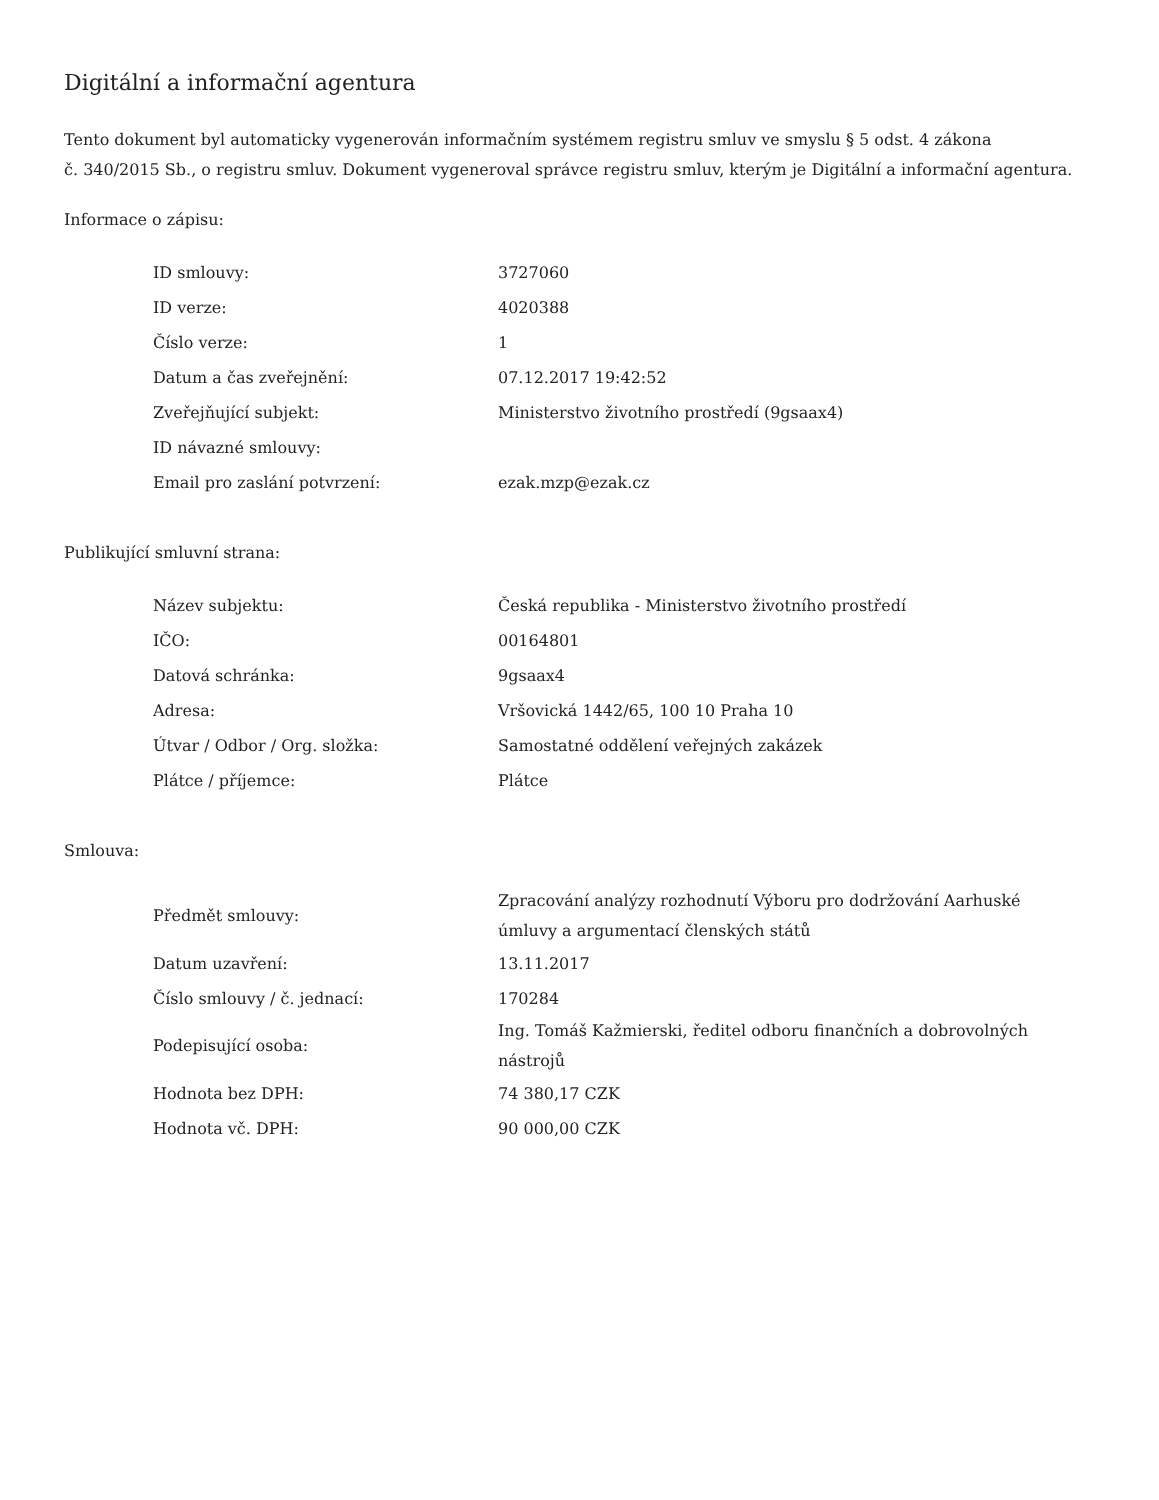Digitální a informační agentura
Tento dokument byl automaticky vygenerován informačním systémem registru smluv ve smyslu § 5 odst. 4 zákona
č. 340/2015 Sb., o registru smluv. Dokument vygeneroval správce registru smluv, kterým je Digitální a informační agentura.
Informace o zápisu:
| ID smlouvy: | 3727060 |
| ID verze: | 4020388 |
| Číslo verze: | 1 |
| Datum a čas zveřejnění: | 07.12.2017 19:42:52 |
| Zveřejňující subjekt: | Ministerstvo životního prostředí (9gsaax4) |
| ID návazné smlouvy: | |
| Email pro zaslání potvrzení: | ezak.mzp@ezak.cz |
Publikující smluvní strana:
| Název subjektu: | Česká republika - Ministerstvo životního prostředí |
| IČO: | 00164801 |
| Datová schránka: | 9gsaax4 |
| Adresa: | Vršovická 1442/65, 100 10 Praha 10 |
| Útvar / Odbor / Org. složka: | Samostatné oddělení veřejných zakázek |
| Plátce / příjemce: | Plátce |
Smlouva:
| Předmět smlouvy: | Zpracování analýzy rozhodnutí Výboru pro dodržování Aarhuské úmluvy a argumentací členských států |
| Datum uzavření: | 13.11.2017 |
| Číslo smlouvy / č. jednací: | 170284 |
| Podepisující osoba: | Ing. Tomáš Kažmierski, ředitel odboru finančních a dobrovolných nástrojů |
| Hodnota bez DPH: | 74 380,17 CZK |
| Hodnota vč. DPH: | 90 000,00 CZK |